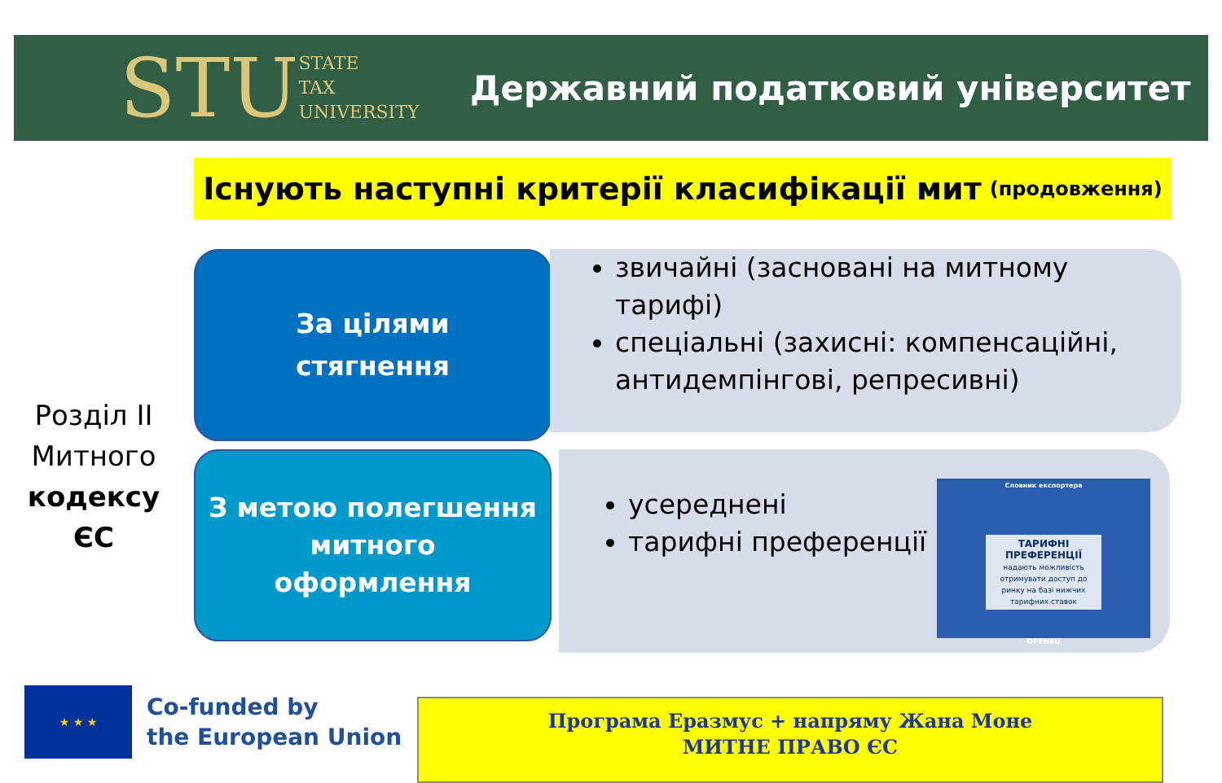STU STATE
TAX
UNIVERSITY
Державний податковий університет
Існують наступні критерії класифікації мит (продовження)
Розділ ІІ
Митного
кодексу ЄС
За цілями
стягнення
звичайні (засновані на митному тарифі)
спеціальні (захисні: компенсаційні, антидемпінгові, репресивні)
З метою полегшення
митного
оформлення
усереднені
тарифні преференції
Словник експортера
ТАРИФНІ ПРЕФЕРЕНЦІЇ
надають можливість отримувати доступ до ринку на базі нижчих тарифних ставок
OPENEU
★ ★ ★
Co-funded by
the European Union
Програма Еразмус + напряму Жана Моне
МИТНЕ ПРАВО ЄС